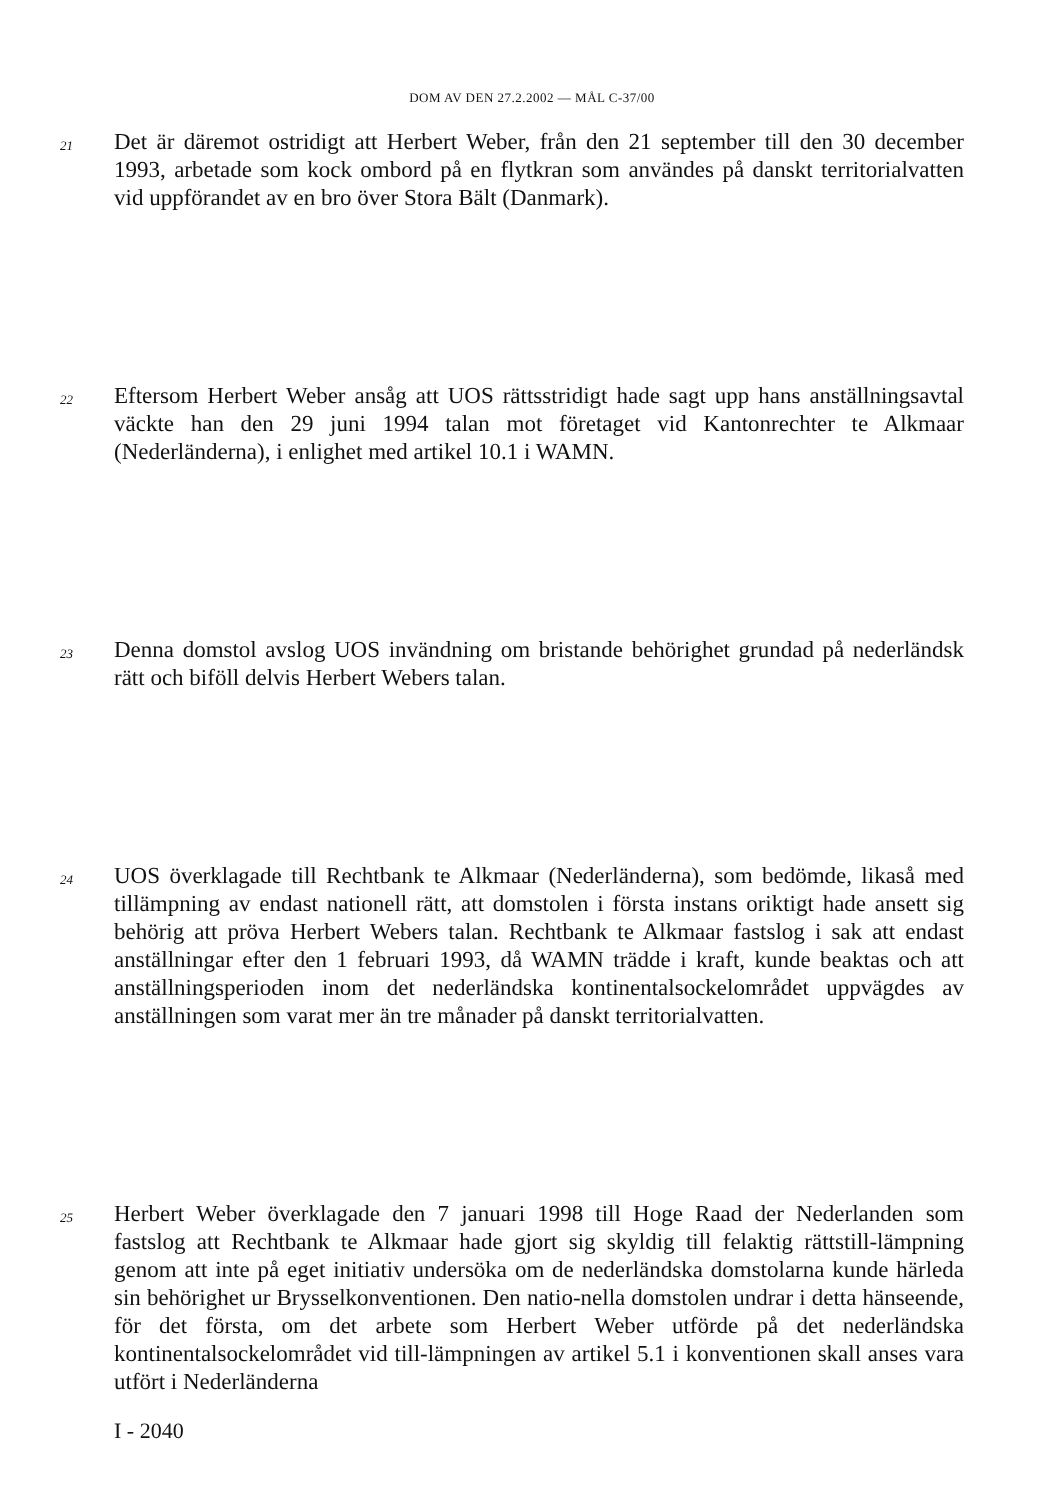DOM AV DEN 27.2.2002 — MÅL C-37/00
21
Det är däremot ostridigt att Herbert Weber, från den 21 september till den 30 december 1993, arbetade som kock ombord på en flytkran som användes på danskt territorialvatten vid uppförandet av en bro över Stora Bält (Danmark).
22
Eftersom Herbert Weber ansåg att UOS rättsstridigt hade sagt upp hans anställningsavtal väckte han den 29 juni 1994 talan mot företaget vid Kantonrechter te Alkmaar (Nederländerna), i enlighet med artikel 10.1 i WAMN.
23
Denna domstol avslog UOS invändning om bristande behörighet grundad på nederländsk rätt och biföll delvis Herbert Webers talan.
24
UOS överklagade till Rechtbank te Alkmaar (Nederländerna), som bedömde, likaså med tillämpning av endast nationell rätt, att domstolen i första instans oriktigt hade ansett sig behörig att pröva Herbert Webers talan. Rechtbank te Alkmaar fastslog i sak att endast anställningar efter den 1 februari 1993, då WAMN trädde i kraft, kunde beaktas och att anställningsperioden inom det nederländska kontinentalsockelområdet uppvägdes av anställningen som varat mer än tre månader på danskt territorialvatten.
25
Herbert Weber överklagade den 7 januari 1998 till Hoge Raad der Nederlanden som fastslog att Rechtbank te Alkmaar hade gjort sig skyldig till felaktig rättstill-lämpning genom att inte på eget initiativ undersöka om de nederländska domstolarna kunde härleda sin behörighet ur Brysselkonventionen. Den natio-nella domstolen undrar i detta hänseende, för det första, om det arbete som Herbert Weber utförde på det nederländska kontinentalsockelområdet vid till-lämpningen av artikel 5.1 i konventionen skall anses vara utfört i Nederländerna
I - 2040